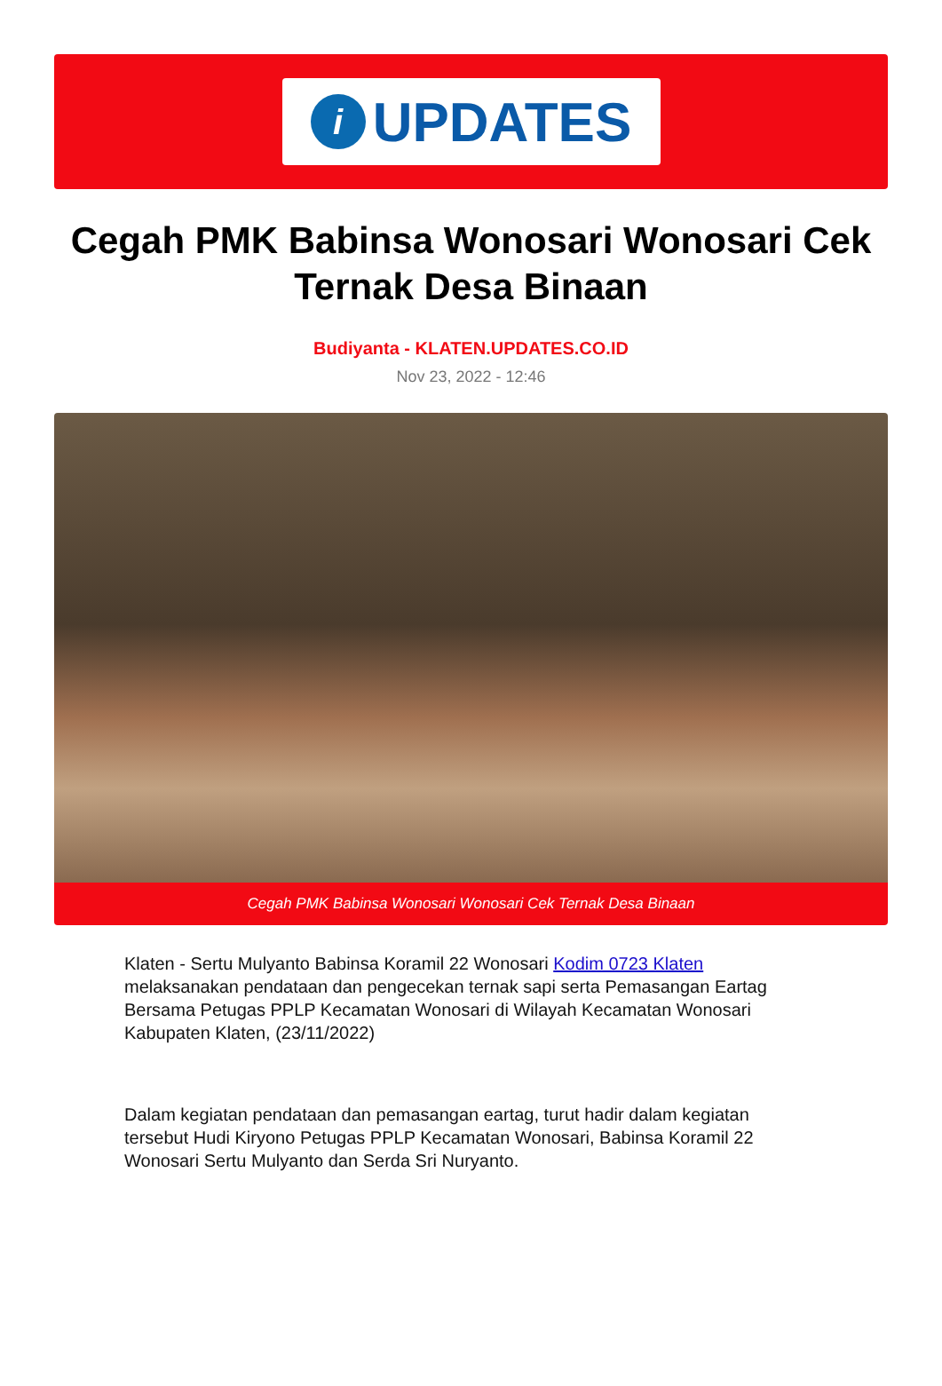i
UPDATES
Cegah PMK Babinsa Wonosari Wonosari Cek Ternak Desa Binaan
Budiyanta - KLATEN.UPDATES.CO.ID
Nov 23, 2022 - 12:46
Cegah PMK Babinsa Wonosari Wonosari Cek Ternak Desa Binaan
Klaten - Sertu Mulyanto Babinsa Koramil 22 Wonosari Kodim 0723 Klaten melaksanakan pendataan dan pengecekan ternak sapi serta Pemasangan Eartag Bersama Petugas PPLP Kecamatan Wonosari di Wilayah Kecamatan Wonosari Kabupaten Klaten, (23/11/2022)
Dalam kegiatan pendataan dan pemasangan eartag, turut hadir dalam kegiatan tersebut Hudi Kiryono Petugas PPLP Kecamatan Wonosari, Babinsa Koramil 22 Wonosari Sertu Mulyanto dan Serda Sri Nuryanto.